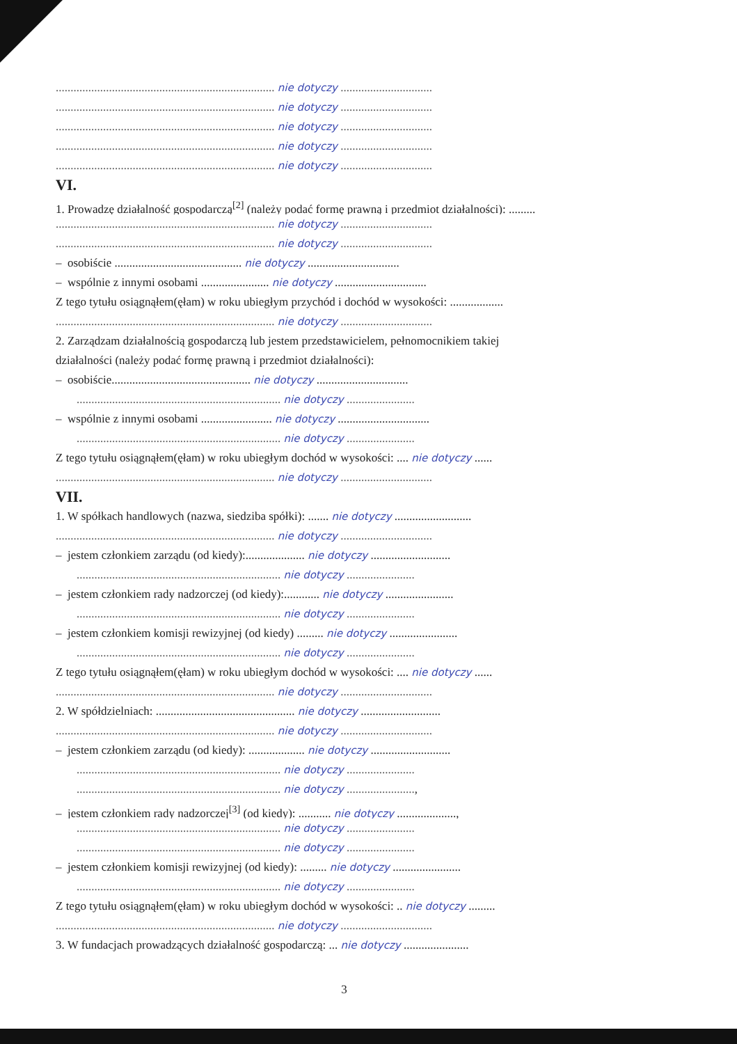.......................................................................... nie dotyczy ...............................
.......................................................................... nie dotyczy ...............................
.......................................................................... nie dotyczy ...............................
.......................................................................... nie dotyczy ...............................
.......................................................................... nie dotyczy ...............................
VI.
1. Prowadzę działalność gospodarczą<sup>[2]</sup> (należy podać formę prawną i przedmiot działalności): .........
.......................................................................... nie dotyczy ...............................
.......................................................................... nie dotyczy ...............................
– osobiście ........................................... nie dotyczy ...............................
– wspólnie z innymi osobami ....................... nie dotyczy ...............................
Z tego tytułu osiągnąłem(ęłam) w roku ubiegłym przychód i dochód w wysokości: ..................
.......................................................................... nie dotyczy ...............................
2. Zarządzam działalnością gospodarczą lub jestem przedstawicielem, pełnomocnikiem takiej
działalności (należy podać formę prawną i przedmiot działalności):
– osobiście............................................... nie dotyczy ...............................
..................................................................... nie dotyczy .......................
– wspólnie z innymi osobami ........................ nie dotyczy ...............................
..................................................................... nie dotyczy .......................
Z tego tytułu osiągnąłem(ęłam) w roku ubiegłym dochód w wysokości: .... nie dotyczy ......
.......................................................................... nie dotyczy ...............................
VII.
1. W spółkach handlowych (nazwa, siedziba spółki): ....... nie dotyczy ..........................
.......................................................................... nie dotyczy ...............................
– jestem członkiem zarządu (od kiedy):.................... nie dotyczy ...........................
..................................................................... nie dotyczy .......................
– jestem członkiem rady nadzorczej (od kiedy):............ nie dotyczy .......................
..................................................................... nie dotyczy .......................
– jestem członkiem komisji rewizyjnej (od kiedy) ......... nie dotyczy .......................
..................................................................... nie dotyczy .......................
Z tego tytułu osiągnąłem(ęłam) w roku ubiegłym dochód w wysokości: .... nie dotyczy ......
.......................................................................... nie dotyczy ...............................
2. W spółdzielniach: ............................................... nie dotyczy ...........................
.......................................................................... nie dotyczy ...............................
– jestem członkiem zarządu (od kiedy): ................... nie dotyczy ...........................
..................................................................... nie dotyczy .......................
..................................................................... nie dotyczy .......................,
– jestem członkiem rady nadzorczej<sup>[3]</sup> (od kiedy): ........... nie dotyczy ....................,
..................................................................... nie dotyczy .......................
..................................................................... nie dotyczy .......................
– jestem członkiem komisji rewizyjnej (od kiedy): ......... nie dotyczy .......................
..................................................................... nie dotyczy .......................
Z tego tytułu osiągnąłem(ęłam) w roku ubiegłym dochód w wysokości: .. nie dotyczy .........
.......................................................................... nie dotyczy ...............................
3. W fundacjach prowadzących działalność gospodarczą: ... nie dotyczy ......................
3